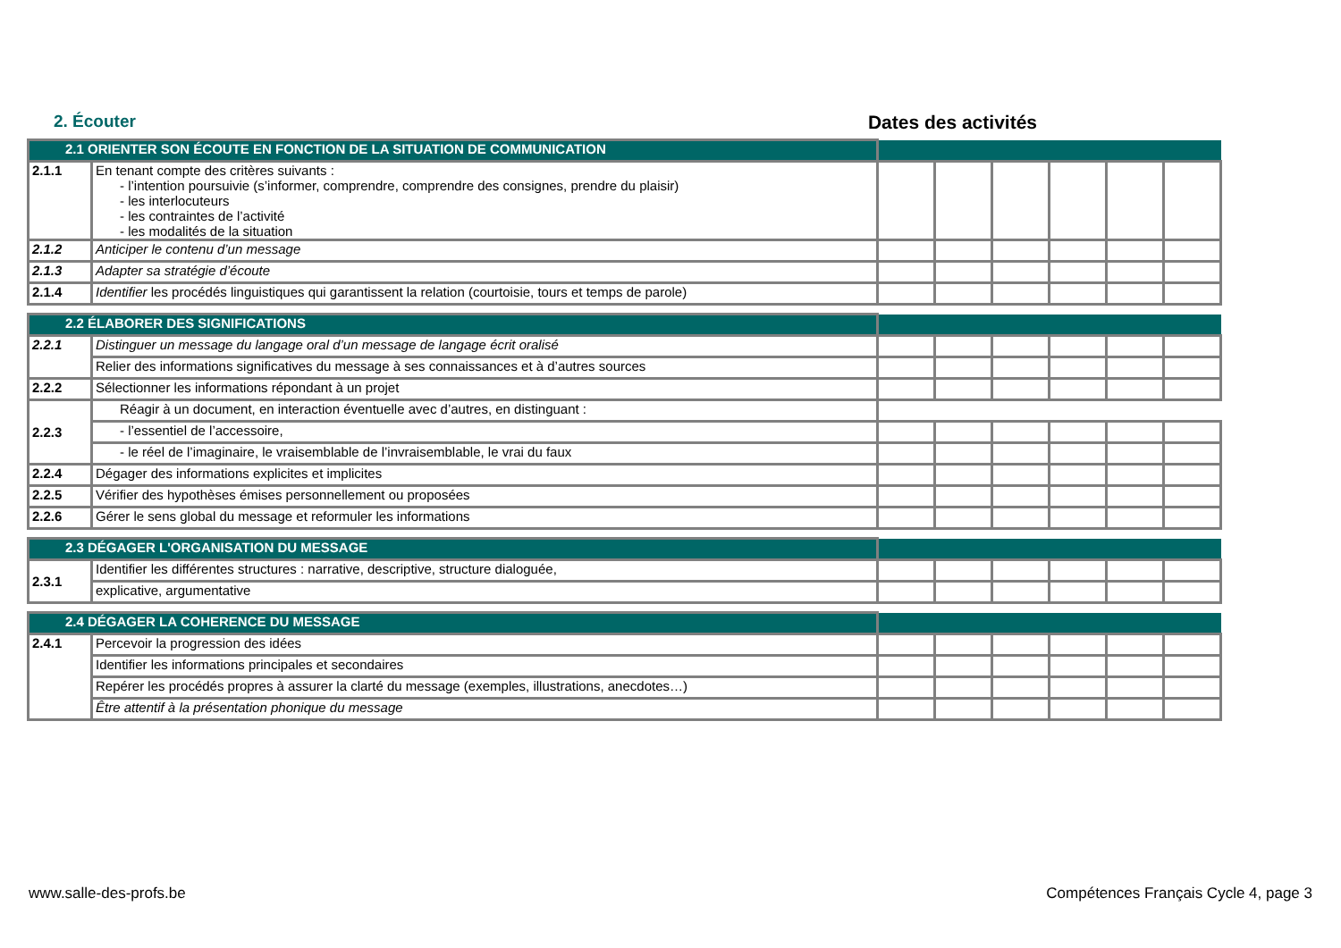2. Écouter Dates des activités
| 2.1 ORIENTER SON ÉCOUTE EN FONCTION DE LA SITUATION DE COMMUNICATION | | | | | | | |
| 2.1.1 | En tenant compte des critères suivants : - l’intention poursuivie (s’informer, comprendre, comprendre des consignes, prendre du plaisir) - les interlocuteurs - les contraintes de l’activité - les modalités de la situation | | | | | | |
| 2.1.2 | Anticiper le contenu d’un message | | | | | | |
| 2.1.3 | Adapter sa stratégie d’écoute | | | | | | |
| 2.1.4 | Identifier les procédés linguistiques qui garantissent la relation (courtoisie, tours et temps de parole) | | | | | | |
| 2.2 ÉLABORER DES SIGNIFICATIONS | | | | | | | |
| 2.2.1 | Distinguer un message du langage oral d’un message de langage écrit oralisé | | | | | | |
| | Relier des informations significatives du message à ses connaissances et à d’autres sources | | | | | | |
| 2.2.2 | Sélectionner les informations répondant à un projet | | | | | | |
| 2.2.3 | Réagir à un document, en interaction éventuelle avec d’autres, en distinguant : | | | | | | |
| | - l’essentiel de l’accessoire, | | | | | | |
| | - le réel de l’imaginaire, le vraisemblable de l’invraisemblable, le vrai du faux | | | | | | |
| 2.2.4 | Dégager des informations explicites et implicites | | | | | | |
| 2.2.5 | Vérifier des hypothèses émises personnellement ou proposées | | | | | | |
| 2.2.6 | Gérer le sens global du message et reformuler les informations | | | | | | |
| 2.3 DÉGAGER L'ORGANISATION DU MESSAGE | | | | | | | |
| 2.3.1 | Identifier les différentes structures : narrative, descriptive, structure dialoguée, | | | | | | |
| | explicative, argumentative | | | | | | |
| 2.4 DÉGAGER LA COHERENCE DU MESSAGE | | | | | | | |
| 2.4.1 | Percevoir la progression des idées | | | | | | |
| | Identifier les informations principales et secondaires | | | | | | |
| | Repérer les procédés propres à assurer la clarté du message (exemples, illustrations, anecdotes…) | | | | | | |
| | Être attentif à la présentation phonique du message | | | | | | |
www.salle-des-profs.be Compétences Français Cycle 4, page 3